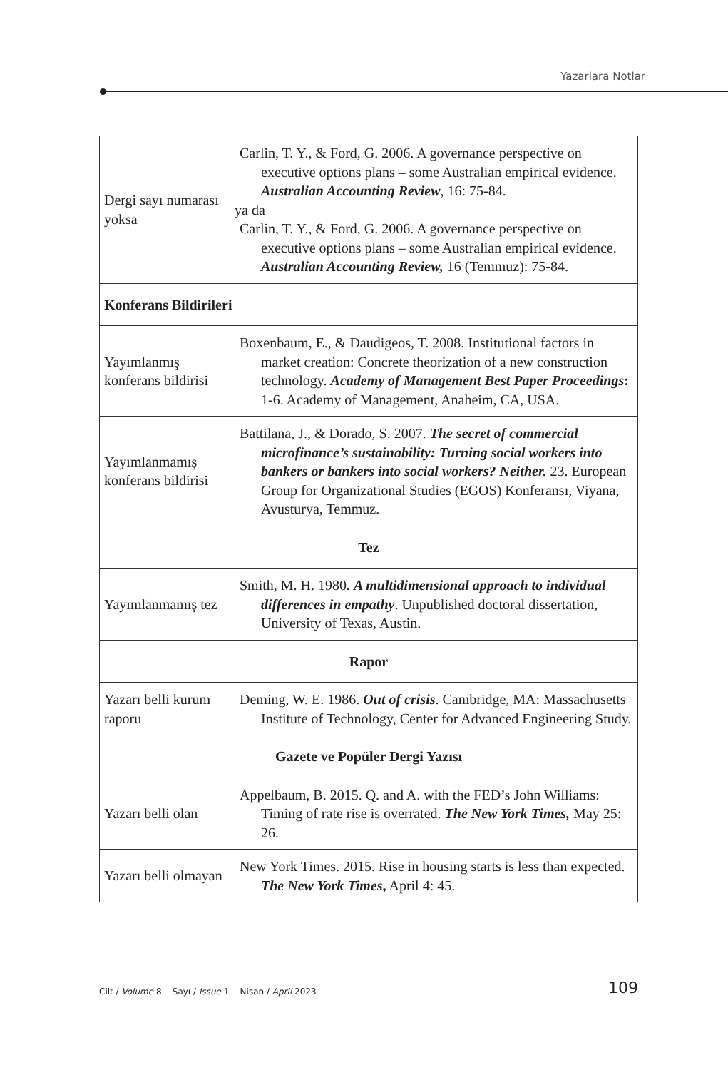Yazarlara Notlar
| Dergi sayı numarası yoksa | Carlin, T. Y., & Ford, G. 2006. A governance perspective on executive options plans – some Australian empirical evidence. Australian Accounting Review , 16: 75-84. ya da Carlin, T. Y., & Ford, G. 2006. A governance perspective on executive options plans – some Australian empirical evidence. Australian Accounting Review, 16 (Temmuz): 75-84. |
| Konferans Bildirileri | |
| Yayımlanmış konferans bildirisi | Boxenbaum, E., & Daudigeos, T. 2008. Institutional factors in market creation: Concrete theorization of a new construction technology. Academy of Management Best Paper Proceedings : 1-6. Academy of Management, Anaheim, CA, USA. |
| Yayımlanmamış konferans bildirisi | Battilana, J., & Dorado, S. 2007. The secret of commercial microfinance’s sustainability: Turning social workers into bankers or bankers into social workers? Neither. 23. European Group for Organizational Studies (EGOS) Konferansı, Viyana, Avusturya, Temmuz. |
| Tez | |
| Yayımlanmamış tez | Smith, M. H. 1980 . A multidimensional approach to individual differences in empathy . Unpublished doctoral dissertation, University of Texas, Austin. |
| Rapor | |
| Yazarı belli kurum raporu | Deming, W. E. 1986. Out of crisis . Cambridge, MA: Massachusetts Institute of Technology, Center for Advanced Engineering Study. |
| Gazete ve Popüler Dergi Yazısı | |
| Yazarı belli olan | Appelbaum, B. 2015. Q. and A. with the FED’s John Williams: Timing of rate rise is overrated. The New York Times, May 25: 26. |
| Yazarı belli olmayan | New York Times. 2015. Rise in housing starts is less than expected. The New York Times , April 4: 45. |
Cilt / Volume 8 Sayı / Issue 1 Nisan / April 2023 109